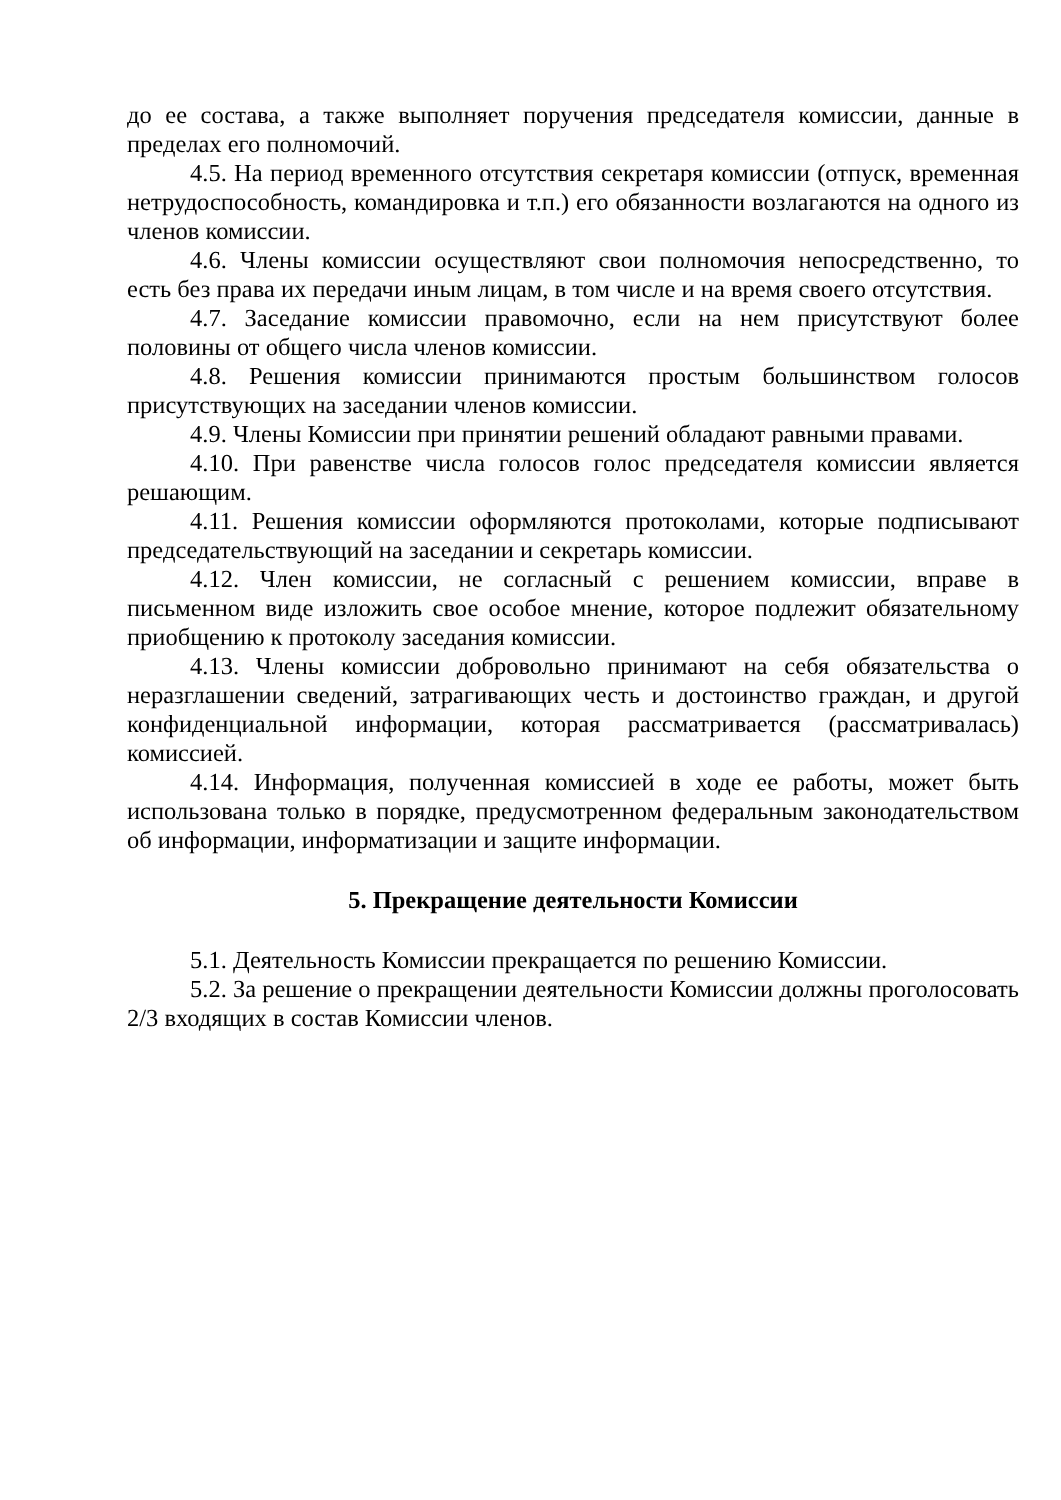до ее состава, а также выполняет поручения председателя комиссии, данные в пределах его полномочий.
4.5. На период временного отсутствия секретаря комиссии (отпуск, временная нетрудоспособность, командировка и т.п.) его обязанности возлагаются на одного из членов комиссии.
4.6. Члены комиссии осуществляют свои полномочия непосредственно, то есть без права их передачи иным лицам, в том числе и на время своего отсутствия.
4.7. Заседание комиссии правомочно, если на нем присутствуют более половины от общего числа членов комиссии.
4.8. Решения комиссии принимаются простым большинством голосов присутствующих на заседании членов комиссии.
4.9. Члены Комиссии при принятии решений обладают равными правами.
4.10. При равенстве числа голосов голос председателя комиссии является решающим.
4.11. Решения комиссии оформляются протоколами, которые подписывают председательствующий на заседании и секретарь комиссии.
4.12. Член комиссии, не согласный с решением комиссии, вправе в письменном виде изложить свое особое мнение, которое подлежит обязательному приобщению к протоколу заседания комиссии.
4.13. Члены комиссии добровольно принимают на себя обязательства о неразглашении сведений, затрагивающих честь и достоинство граждан, и другой конфиденциальной информации, которая рассматривается (рассматривалась) комиссией.
4.14. Информация, полученная комиссией в ходе ее работы, может быть использована только в порядке, предусмотренном федеральным законодательством об информации, информатизации и защите информации.
5. Прекращение деятельности Комиссии
5.1. Деятельность Комиссии прекращается по решению Комиссии.
5.2. За решение о прекращении деятельности Комиссии должны проголосовать 2/3 входящих в состав Комиссии членов.